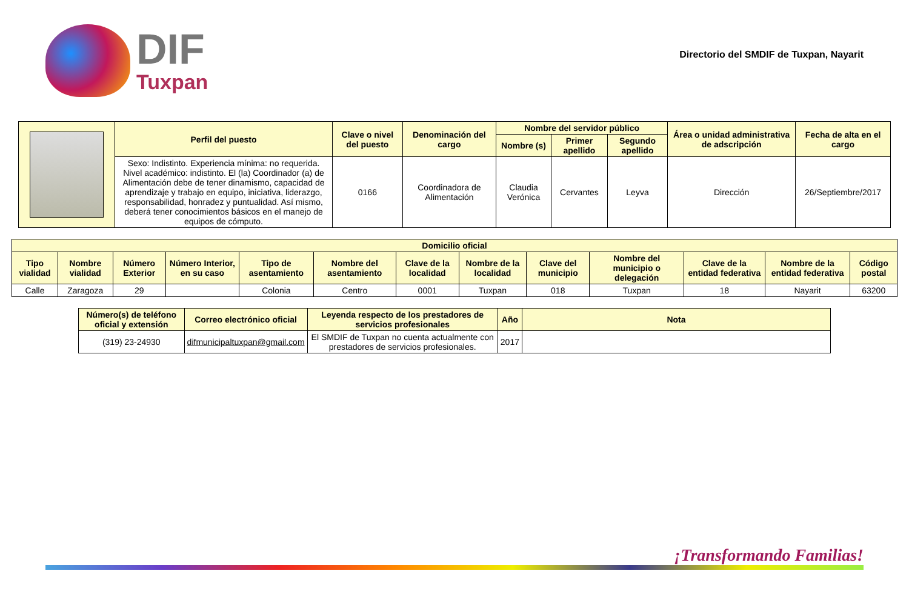DIF
Tuxpan
Directorio del SMDIF de Tuxpan, Nayarit
| | Perfil del puesto | Clave o nivel del puesto | Denominación del cargo | Nombre del servidor público | | | Área o unidad administrativa de adscripción | Fecha de alta en el cargo |
| --- | --- | --- | --- | --- | --- | --- | --- | --- |
| | | | | Nombre (s) | Primer apellido | Segundo apellido | | |
| | Sexo: Indistinto. Experiencia mínima: no requerida. Nivel académico: indistinto. El (la) Coordinador (a) de Alimentación debe de tener dinamismo, capacidad de aprendizaje y trabajo en equipo, iniciativa, liderazgo, responsabilidad, honradez y puntualidad. Así mismo, deberá tener conocimientos básicos en el manejo de equipos de cómputo. | 0166 | Coordinadora de Alimentación | Claudia Verónica | Cervantes | Leyva | Dirección | 26/Septiembre/2017 |
| Domicilio oficial | | | | | | | | | | | | |
| --- | --- | --- | --- | --- | --- | --- | --- | --- | --- | --- | --- | --- |
| Tipo vialidad | Nombre vialidad | Número Exterior | Número Interior, en su caso | Tipo de asentamiento | Nombre del asentamiento | Clave de la localidad | Nombre de la localidad | Clave del municipio | Nombre del municipio o delegación | Clave de la entidad federativa | Nombre de la entidad federativa | Código postal |
| Calle | Zaragoza | 29 | | Colonia | Centro | 0001 | Tuxpan | 018 | Tuxpan | 18 | Nayarit | 63200 |
| Número(s) de teléfono oficial y extensión | Correo electrónico oficial | Leyenda respecto de los prestadores de servicios profesionales | Año | Nota |
| --- | --- | --- | --- | --- |
| (319) 23-24930 | difmunicipaltuxpan@gmail.com | El SMDIF de Tuxpan no cuenta actualmente con prestadores de servicios profesionales. | 2017 | |
¡Transformando Familias!